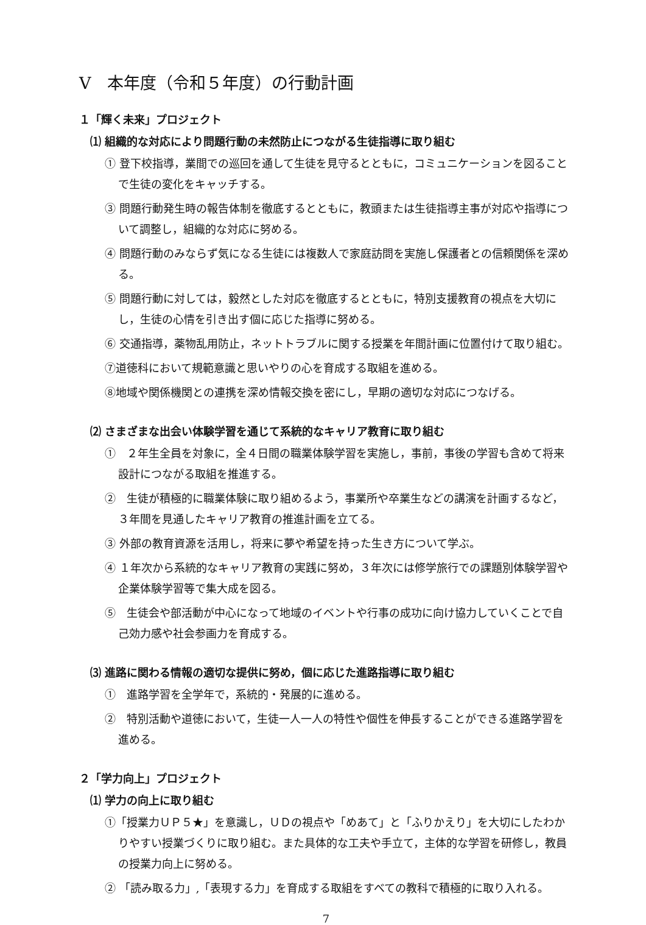Ⅴ　本年度（令和５年度）の行動計画
１「輝く未来」プロジェクト
⑴ 組織的な対応により問題行動の未然防止につながる生徒指導に取り組む
① 登下校指導，業間での巡回を通して生徒を見守るとともに，コミュニケーションを図ることで生徒の変化をキャッチする。
③ 問題行動発生時の報告体制を徹底するとともに，教頭または生徒指導主事が対応や指導について調整し，組織的な対応に努める。
④ 問題行動のみならず気になる生徒には複数人で家庭訪問を実施し保護者との信頼関係を深める。
⑤ 問題行動に対しては，毅然とした対応を徹底するとともに，特別支援教育の視点を大切にし，生徒の心情を引き出す個に応じた指導に努める。
⑥ 交通指導，薬物乱用防止，ネットトラブルに関する授業を年間計画に位置付けて取り組む。
⑦道徳科において規範意識と思いやりの心を育成する取組を進める。
⑧地域や関係機関との連携を深め情報交換を密にし，早期の適切な対応につなげる。
⑵ さまざまな出会い体験学習を通じて系統的なキャリア教育に取り組む
①　２年生全員を対象に，全４日間の職業体験学習を実施し，事前，事後の学習も含めて将来設計につながる取組を推進する。
②　生徒が積極的に職業体験に取り組めるよう，事業所や卒業生などの講演を計画するなど，３年間を見通したキャリア教育の推進計画を立てる。
③ 外部の教育資源を活用し，将来に夢や希望を持った生き方について学ぶ。
④ １年次から系統的なキャリア教育の実践に努め，３年次には修学旅行での課題別体験学習や企業体験学習等で集大成を図る。
⑤　生徒会や部活動が中心になって地域のイベントや行事の成功に向け協力していくことで自己効力感や社会参画力を育成する。
⑶ 進路に関わる情報の適切な提供に努め，個に応じた進路指導に取り組む
①　進路学習を全学年で，系統的・発展的に進める。
②　特別活動や道徳において，生徒一人一人の特性や個性を伸長することができる進路学習を進める。
２「学力向上」プロジェクト
⑴ 学力の向上に取り組む
①「授業力ＵＰ５★」を意識し，ＵＤの視点や「めあて」と「ふりかえり」を大切にしたわかりやすい授業づくりに取り組む。また具体的な工夫や手立て，主体的な学習を研修し，教員の授業力向上に努める。
② 「読み取る力」,「表現する力」を育成する取組をすべての教科で積極的に取り入れる。
7